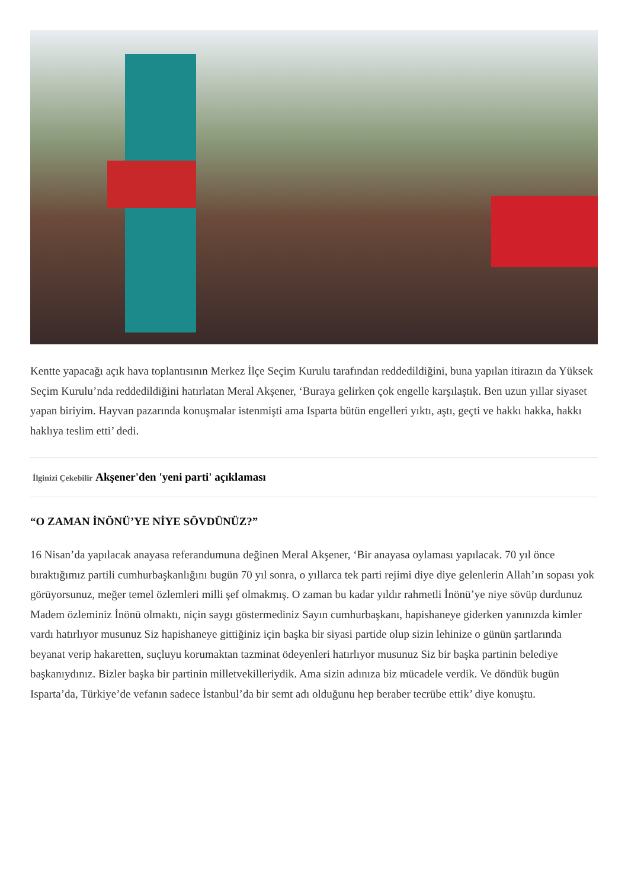Kentte yapacağı açık hava toplantısının Merkez İlçe Seçim Kurulu tarafından reddedildiğini, buna yapılan itirazın da Yüksek Seçim Kurulu’nda reddedildiğini hatırlatan Meral Akşener, ‘Buraya gelirken çok engelle karşılaştık. Ben uzun yıllar siyaset yapan biriyim. Hayvan pazarında konuşmalar istenmişti ama Isparta bütün engelleri yıktı, aştı, geçti ve hakkı hakka, hakkı haklıya teslim etti’ dedi.
İlginizi Çekebilir Akşener'den 'yeni parti' açıklaması
“O ZAMAN İNÖNÜ’YE NİYE SÖVDÜNÜZ?”
16 Nisan’da yapılacak anayasa referandumuna değinen Meral Akşener, ‘Bir anayasa oylaması yapılacak. 70 yıl önce bıraktığımız partili cumhurbaşkanlığını bugün 70 yıl sonra, o yıllarca tek parti rejimi diye diye gelenlerin Allah’ın sopası yok görüyorsunuz, meğer temel özlemleri milli şef olmakmış. O zaman bu kadar yıldır rahmetli İnönü’ye niye sövüp durdunuz Madem özleminiz İnönü olmaktı, niçin saygı göstermediniz Sayın cumhurbaşkanı, hapishaneye giderken yanınızda kimler vardı hatırlıyor musunuz Siz hapishaneye gittiğiniz için başka bir siyasi partide olup sizin lehinize o günün şartlarında beyanat verip hakaretten, suçluyu korumaktan tazminat ödeyenleri hatırlıyor musunuz Siz bir başka partinin belediye başkanıydınız. Bizler başka bir partinin milletvekilleriydik. Ama sizin adınıza biz mücadele verdik. Ve döndük bugün Isparta’da, Türkiye’de vefanın sadece İstanbul’da bir semt adı olduğunu hep beraber tecrübe ettik’ diye konuştu.